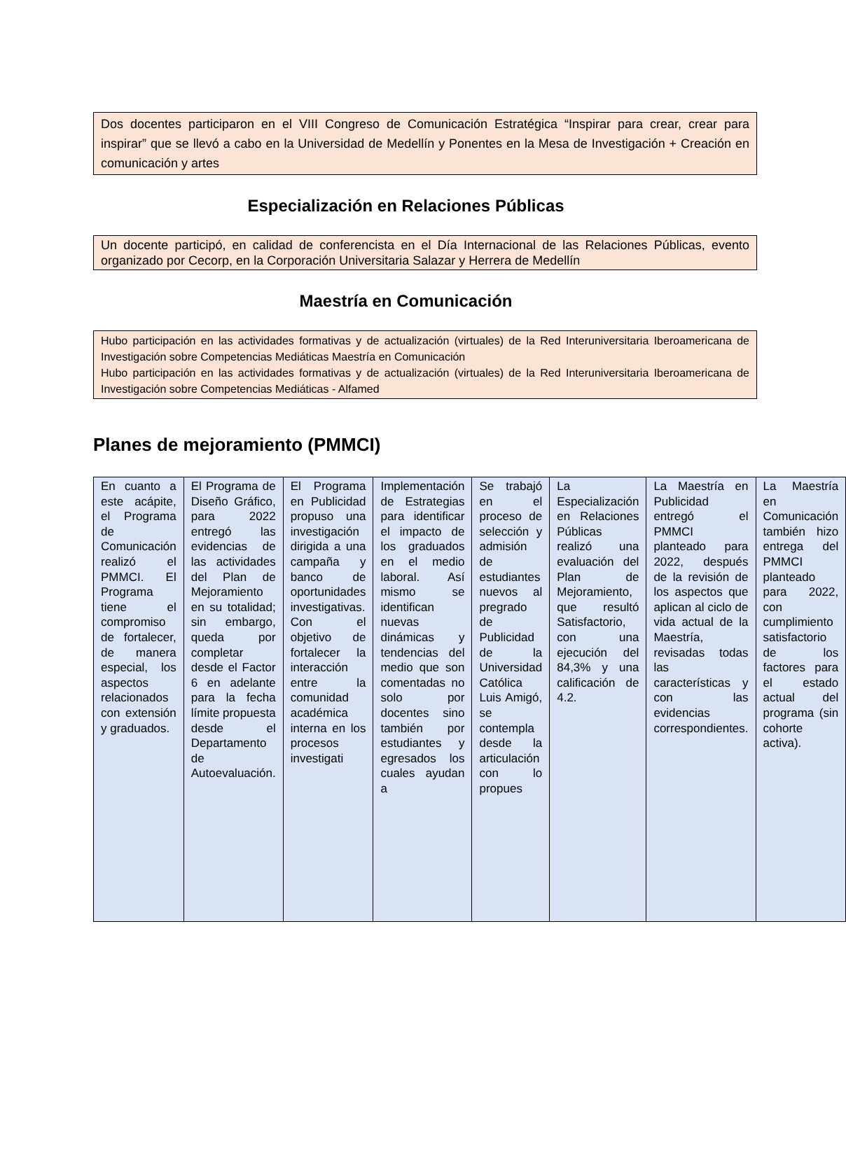Dos docentes participaron en el VIII Congreso de Comunicación Estratégica “Inspirar para crear, crear para inspirar” que se llevó a cabo en la Universidad de Medellín y Ponentes en la Mesa de Investigación + Creación en comunicación y artes
Especialización en Relaciones Públicas
Un docente participó, en calidad de conferencista en el Día Internacional de las Relaciones Públicas, evento organizado por Cecorp, en la Corporación Universitaria Salazar y Herrera de Medellín
Maestría en Comunicación
Hubo participación en las actividades formativas y de actualización (virtuales) de la Red Interuniversitaria Iberoamericana de Investigación sobre Competencias Mediáticas Maestría en Comunicación
Hubo participación en las actividades formativas y de actualización (virtuales) de la Red Interuniversitaria Iberoamericana de Investigación sobre Competencias Mediáticas - Alfamed
Planes de mejoramiento (PMMCI)
| En cuanto a este acápite, el Programa de Comunicación realizó el PMMCI. El Programa tiene el compromiso de fortalecer, de manera especial, los aspectos relacionados con extensión y graduados. | El Programa de Diseño Gráfico, para 2022 entregó las evidencias de las actividades del Plan de Mejoramiento en su totalidad; sin embargo, queda por completar desde el Factor 6 en adelante para la fecha límite propuesta desde el Departamento de Autoevaluación. | El Programa en Publicidad propuso una investigación dirigida a una campaña y banco de oportunidades investigativas. Con el objetivo de fortalecer la interacción entre la comunidad académica interna en los procesos investigati | Implementación de Estrategias para identificar el impacto de los graduados en el medio laboral. Así mismo se identifican nuevas dinámicas y tendencias del medio que son comentadas no solo por docentes sino también por estudiantes y egresados los cuales ayudan a | Se trabajó en el proceso de selección y admisión de estudiantes nuevos al pregrado de Publicidad de la Universidad Católica Luis Amigó, se contempla desde la articulación con lo propues | La Especialización en Relaciones Públicas realizó una evaluación del Plan de Mejoramiento, que resultó Satisfactorio, con una ejecución del 84,3% y una calificación de 4.2. | La Maestría en Publicidad entregó el PMMCI planteado para 2022, después de la revisión de los aspectos que aplican al ciclo de vida actual de la Maestría, revisadas todas las características y con las evidencias correspondientes. | La Maestría en Comunicación también hizo entrega del PMMCI planteado para 2022, con cumplimiento satisfactorio de los factores para el estado actual del programa (sin cohorte activa). |